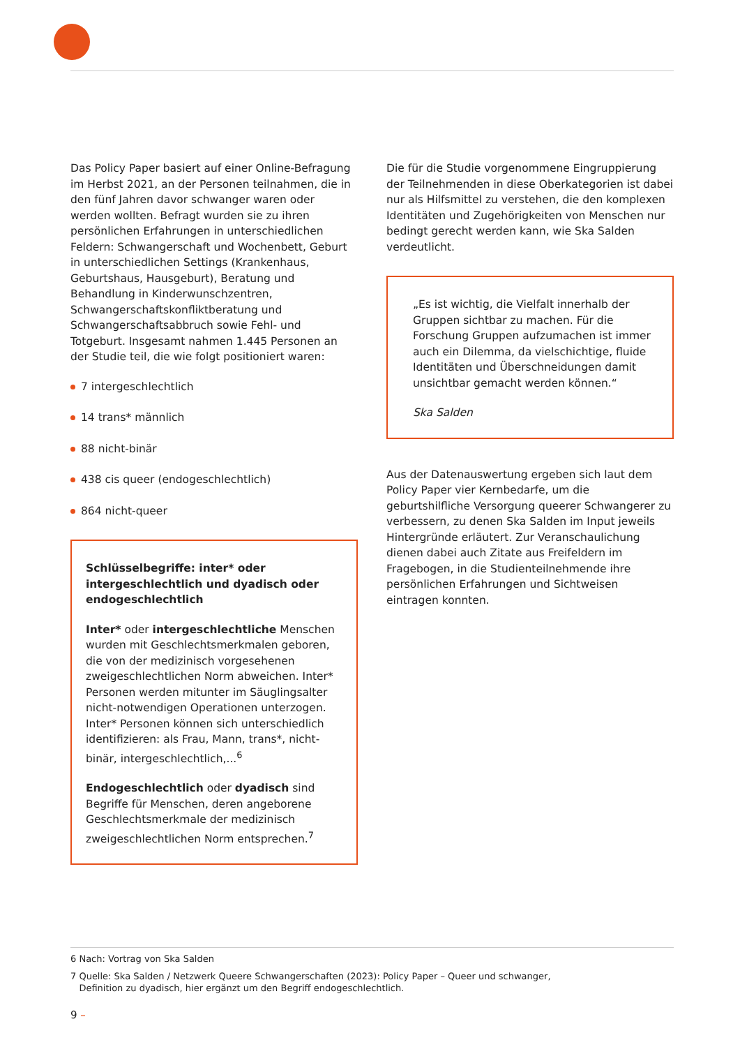Das Policy Paper basiert auf einer Online-Befragung im Herbst 2021, an der Personen teilnahmen, die in den fünf Jahren davor schwanger waren oder werden wollten. Befragt wurden sie zu ihren persönlichen Erfahrungen in unterschiedlichen Feldern: Schwangerschaft und Wochenbett, Geburt in unterschiedlichen Settings (Krankenhaus, Geburtshaus, Hausgeburt), Beratung und Behandlung in Kinderwunschzentren, Schwangerschaftskonfliktberatung und Schwangerschaftsabbruch sowie Fehl- und Totgeburt. Insgesamt nahmen 1.445 Personen an der Studie teil, die wie folgt positioniert waren:
7 intergeschlechtlich
14 trans* männlich
88 nicht-binär
438 cis queer (endogeschlechtlich)
864 nicht-queer
Schlüsselbegriffe: inter* oder intergeschlechtlich und dyadisch oder endogeschlechtlich
Inter* oder intergeschlechtliche Menschen wurden mit Geschlechtsmerkmalen geboren, die von der medizinisch vorgesehenen zweigeschlechtlichen Norm abweichen. Inter* Personen werden mitunter im Säuglingsalter nicht-notwendigen Operationen unterzogen. Inter* Personen können sich unterschiedlich identifizieren: als Frau, Mann, trans*, nicht-binär, intergeschlechtlich,...<sup>6</sup>
Endogeschlechtlich oder dyadisch sind Begriffe für Menschen, deren angeborene Geschlechtsmerkmale der medizinisch zweigeschlechtlichen Norm entsprechen.<sup>7</sup>
Die für die Studie vorgenommene Eingruppierung der Teilnehmenden in diese Oberkategorien ist dabei nur als Hilfsmittel zu verstehen, die den komplexen Identitäten und Zugehörigkeiten von Menschen nur bedingt gerecht werden kann, wie Ska Salden verdeutlicht.
„Es ist wichtig, die Vielfalt innerhalb der Gruppen sichtbar zu machen. Für die Forschung Gruppen aufzumachen ist immer auch ein Dilemma, da vielschichtige, fluide Identitäten und Überschneidungen damit unsichtbar gemacht werden können.“
Ska Salden
Aus der Datenauswertung ergeben sich laut dem Policy Paper vier Kernbedarfe, um die geburtshilfliche Versorgung queerer Schwangerer zu verbessern, zu denen Ska Salden im Input jeweils Hintergründe erläutert. Zur Veranschaulichung dienen dabei auch Zitate aus Freifeldern im Fragebogen, in die Studienteilnehmende ihre persönlichen Erfahrungen und Sichtweisen eintragen konnten.
6 Nach: Vortrag von Ska Salden
7 Quelle: Ska Salden / Netzwerk Queere Schwangerschaften (2023): Policy Paper – Queer und schwanger,
Definition zu dyadisch, hier ergänzt um den Begriff endogeschlechtlich.
9 –